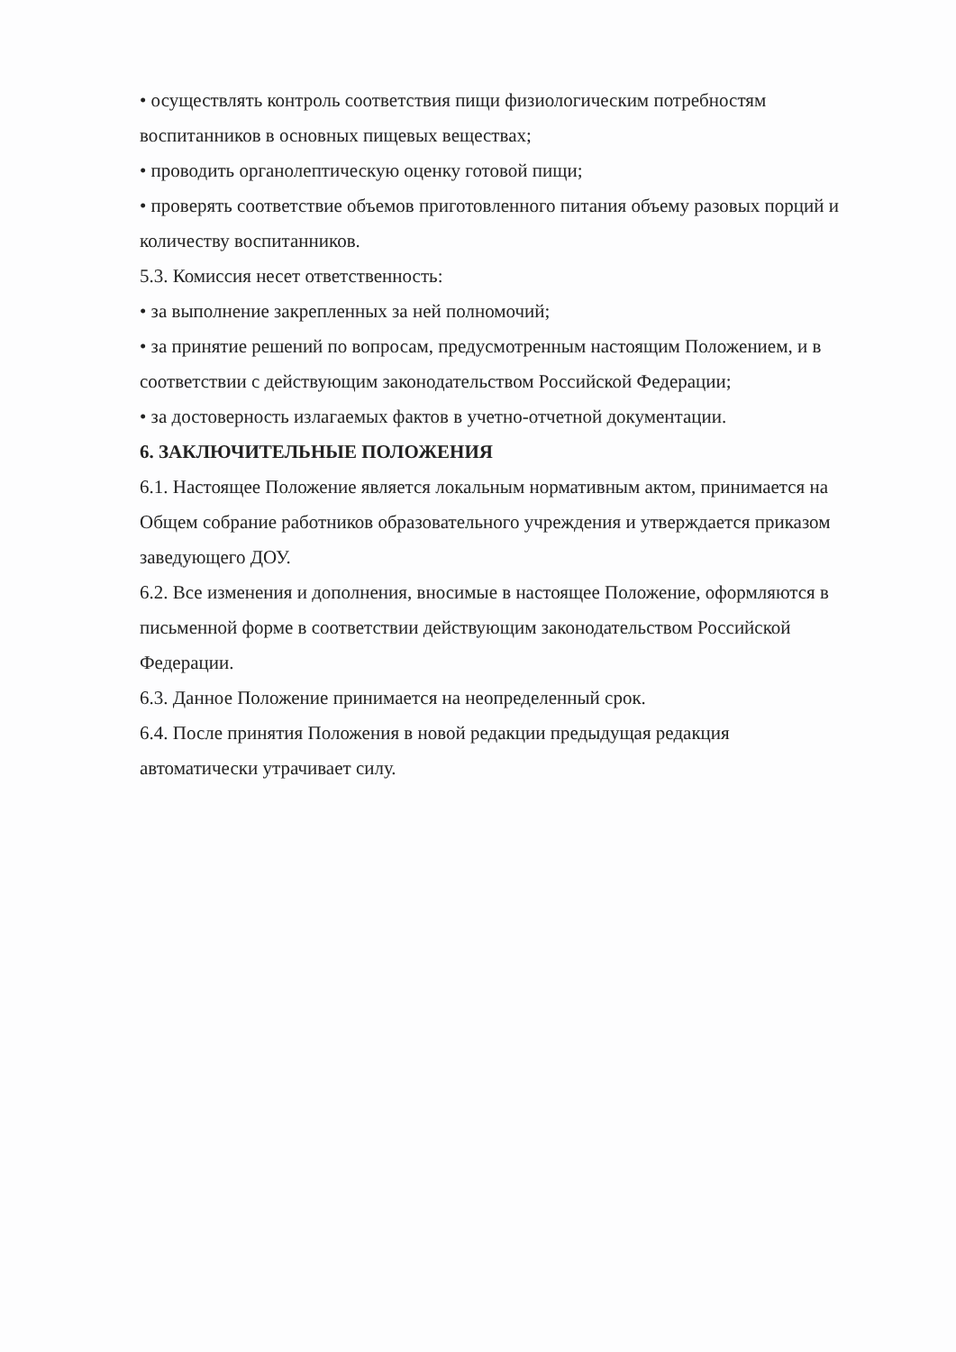• осуществлять контроль соответствия пищи физиологическим потребностям воспитанников в основных пищевых веществах;
• проводить органолептическую оценку готовой пищи;
• проверять соответствие объемов приготовленного питания объему разовых порций и количеству воспитанников.
5.3. Комиссия несет ответственность:
• за выполнение закрепленных за ней полномочий;
• за принятие решений по вопросам, предусмотренным настоящим Положением, и в соответствии с действующим законодательством Российской Федерации;
• за достоверность излагаемых фактов в учетно-отчетной документации.
6. ЗАКЛЮЧИТЕЛЬНЫЕ ПОЛОЖЕНИЯ
6.1. Настоящее Положение является локальным нормативным актом, принимается на Общем собрание работников образовательного учреждения и утверждается приказом заведующего ДОУ.
6.2. Все изменения и дополнения, вносимые в настоящее Положение, оформляются в письменной форме в соответствии действующим законодательством Российской Федерации.
6.3. Данное Положение принимается на неопределенный срок.
6.4. После принятия Положения в новой редакции предыдущая редакция автоматически утрачивает силу.